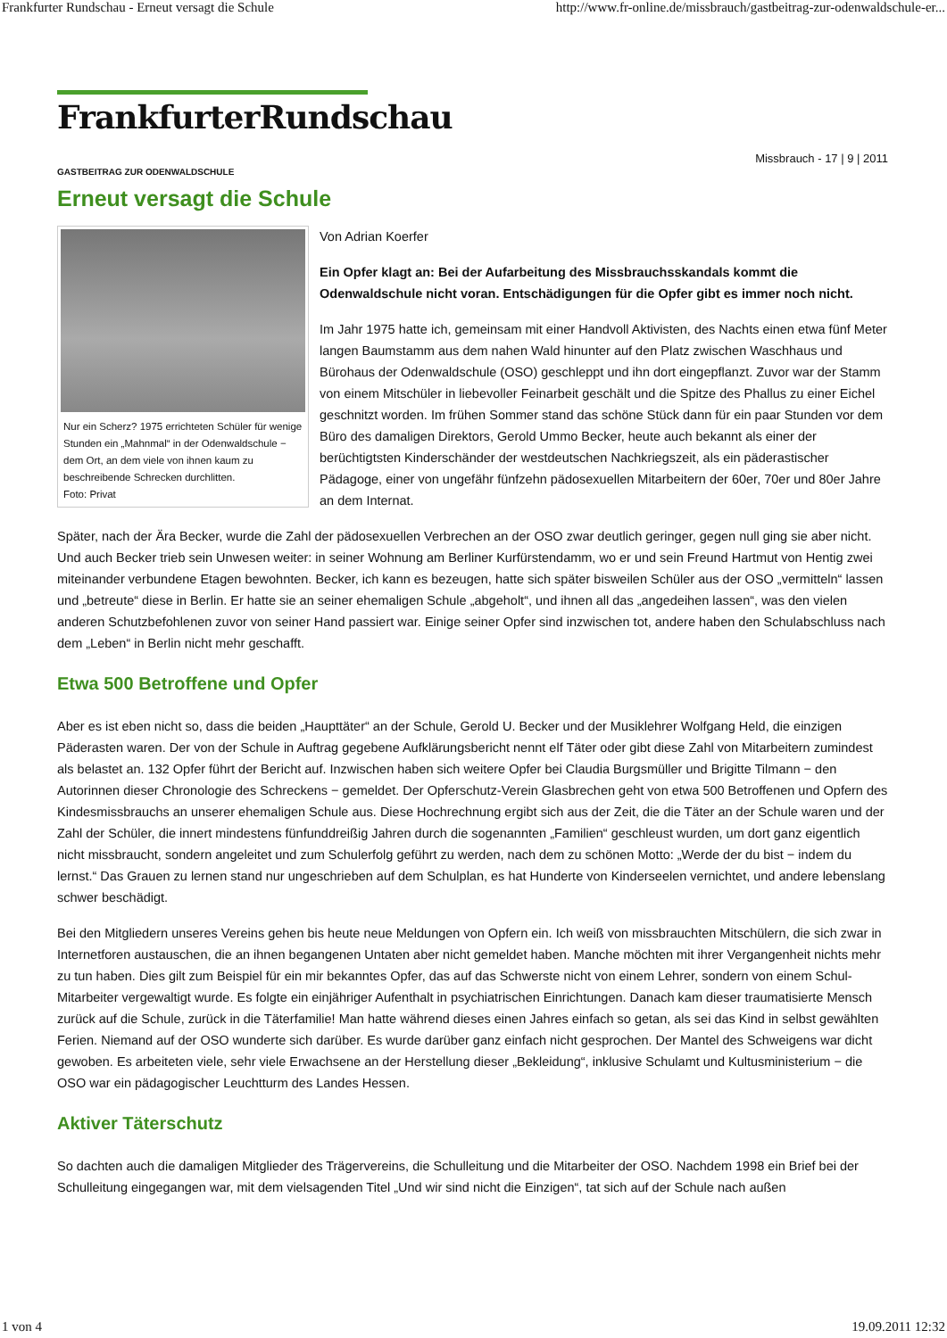Frankfurter Rundschau - Erneut versagt die Schule http://www.fr-online.de/missbrauch/gastbeitrag-zur-odenwaldschule-er...
FrankfurterRundschau
Missbrauch - 17 | 9 | 2011
GASTBEITRAG ZUR ODENWALDSCHULE
Erneut versagt die Schule
Nur ein Scherz? 1975 errichteten Schüler für wenige Stunden ein „Mahnmal“ in der Odenwaldschule − dem Ort, an dem viele von ihnen kaum zu beschreibende Schrecken durchlitten.
Foto: Privat
Von Adrian Koerfer
Ein Opfer klagt an: Bei der Aufarbeitung des Missbrauchsskandals kommt die Odenwaldschule nicht voran. Entschädigungen für die Opfer gibt es immer noch nicht.
Im Jahr 1975 hatte ich, gemeinsam mit einer Handvoll Aktivisten, des Nachts einen etwa fünf Meter langen Baumstamm aus dem nahen Wald hinunter auf den Platz zwischen Waschhaus und Bürohaus der Odenwaldschule (OSO) geschleppt und ihn dort eingepflanzt. Zuvor war der Stamm von einem Mitschüler in liebevoller Feinarbeit geschält und die Spitze des Phallus zu einer Eichel geschnitzt worden. Im frühen Sommer stand das schöne Stück dann für ein paar Stunden vor dem Büro des damaligen Direktors, Gerold Ummo Becker, heute auch bekannt als einer der berüchtigtsten Kinderschänder der westdeutschen Nachkriegszeit, als ein päderastischer Pädagoge, einer von ungefähr fünfzehn pädosexuellen Mitarbeitern der 60er, 70er und 80er Jahre an dem Internat.
Später, nach der Ära Becker, wurde die Zahl der pädosexuellen Verbrechen an der OSO zwar deutlich geringer, gegen null ging sie aber nicht. Und auch Becker trieb sein Unwesen weiter: in seiner Wohnung am Berliner Kurfürstendamm, wo er und sein Freund Hartmut von Hentig zwei miteinander verbundene Etagen bewohnten. Becker, ich kann es bezeugen, hatte sich später bisweilen Schüler aus der OSO „vermitteln“ lassen und „betreute“ diese in Berlin. Er hatte sie an seiner ehemaligen Schule „abgeholt“, und ihnen all das „angedeihen lassen“, was den vielen anderen Schutzbefohlenen zuvor von seiner Hand passiert war. Einige seiner Opfer sind inzwischen tot, andere haben den Schulabschluss nach dem „Leben“ in Berlin nicht mehr geschafft.
Etwa 500 Betroffene und Opfer
Aber es ist eben nicht so, dass die beiden „Haupttäter“ an der Schule, Gerold U. Becker und der Musiklehrer Wolfgang Held, die einzigen Päderasten waren. Der von der Schule in Auftrag gegebene Aufklärungsbericht nennt elf Täter oder gibt diese Zahl von Mitarbeitern zumindest als belastet an. 132 Opfer führt der Bericht auf. Inzwischen haben sich weitere Opfer bei Claudia Burgsmüller und Brigitte Tilmann − den Autorinnen dieser Chronologie des Schreckens − gemeldet. Der Opferschutz-Verein Glasbrechen geht von etwa 500 Betroffenen und Opfern des Kindesmissbrauchs an unserer ehemaligen Schule aus. Diese Hochrechnung ergibt sich aus der Zeit, die die Täter an der Schule waren und der Zahl der Schüler, die innert mindestens fünfunddreißig Jahren durch die sogenannten „Familien“ geschleust wurden, um dort ganz eigentlich nicht missbraucht, sondern angeleitet und zum Schulerfolg geführt zu werden, nach dem zu schönen Motto: „Werde der du bist − indem du lernst.“ Das Grauen zu lernen stand nur ungeschrieben auf dem Schulplan, es hat Hunderte von Kinderseelen vernichtet, und andere lebenslang schwer beschädigt.
Bei den Mitgliedern unseres Vereins gehen bis heute neue Meldungen von Opfern ein. Ich weiß von missbrauchten Mitschülern, die sich zwar in Internetforen austauschen, die an ihnen begangenen Untaten aber nicht gemeldet haben. Manche möchten mit ihrer Vergangenheit nichts mehr zu tun haben. Dies gilt zum Beispiel für ein mir bekanntes Opfer, das auf das Schwerste nicht von einem Lehrer, sondern von einem Schul-Mitarbeiter vergewaltigt wurde. Es folgte ein einjähriger Aufenthalt in psychiatrischen Einrichtungen. Danach kam dieser traumatisierte Mensch zurück auf die Schule, zurück in die Täterfamilie! Man hatte während dieses einen Jahres einfach so getan, als sei das Kind in selbst gewählten Ferien. Niemand auf der OSO wunderte sich darüber. Es wurde darüber ganz einfach nicht gesprochen. Der Mantel des Schweigens war dicht gewoben. Es arbeiteten viele, sehr viele Erwachsene an der Herstellung dieser „Bekleidung“, inklusive Schulamt und Kultusministerium − die OSO war ein pädagogischer Leuchtturm des Landes Hessen.
Aktiver Täterschutz
So dachten auch die damaligen Mitglieder des Trägervereins, die Schulleitung und die Mitarbeiter der OSO. Nachdem 1998 ein Brief bei der Schulleitung eingegangen war, mit dem vielsagenden Titel „Und wir sind nicht die Einzigen“, tat sich auf der Schule nach außen
1 von 4 19.09.2011 12:32